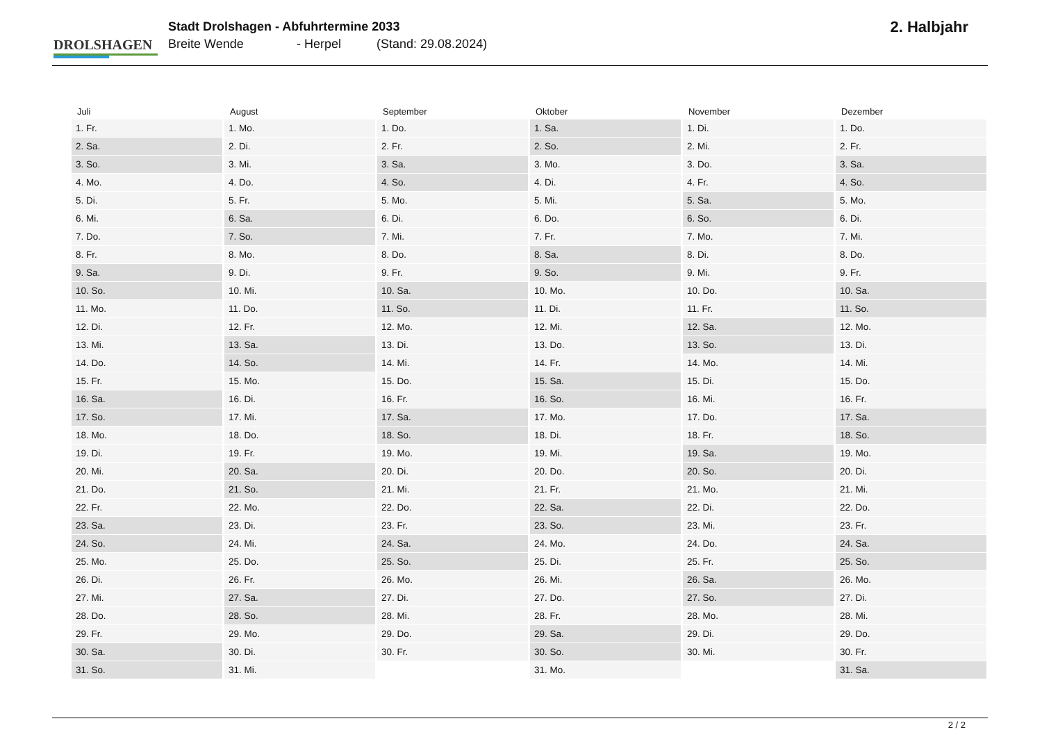DROLSHAGEN
Stadt Drolshagen - Abfuhrtermine 2033
Breite Wende - Herpel (Stand: 29.08.2024)
2. Halbjahr
| Juli | August | September | Oktober | November | Dezember |
| --- | --- | --- | --- | --- | --- |
| 1. Fr. | 1. Mo. | 1. Do. | 1. Sa. | 1. Di. | 1. Do. |
| 2. Sa. | 2. Di. | 2. Fr. | 2. So. | 2. Mi. | 2. Fr. |
| 3. So. | 3. Mi. | 3. Sa. | 3. Mo. | 3. Do. | 3. Sa. |
| 4. Mo. | 4. Do. | 4. So. | 4. Di. | 4. Fr. | 4. So. |
| 5. Di. | 5. Fr. | 5. Mo. | 5. Mi. | 5. Sa. | 5. Mo. |
| 6. Mi. | 6. Sa. | 6. Di. | 6. Do. | 6. So. | 6. Di. |
| 7. Do. | 7. So. | 7. Mi. | 7. Fr. | 7. Mo. | 7. Mi. |
| 8. Fr. | 8. Mo. | 8. Do. | 8. Sa. | 8. Di. | 8. Do. |
| 9. Sa. | 9. Di. | 9. Fr. | 9. So. | 9. Mi. | 9. Fr. |
| 10. So. | 10. Mi. | 10. Sa. | 10. Mo. | 10. Do. | 10. Sa. |
| 11. Mo. | 11. Do. | 11. So. | 11. Di. | 11. Fr. | 11. So. |
| 12. Di. | 12. Fr. | 12. Mo. | 12. Mi. | 12. Sa. | 12. Mo. |
| 13. Mi. | 13. Sa. | 13. Di. | 13. Do. | 13. So. | 13. Di. |
| 14. Do. | 14. So. | 14. Mi. | 14. Fr. | 14. Mo. | 14. Mi. |
| 15. Fr. | 15. Mo. | 15. Do. | 15. Sa. | 15. Di. | 15. Do. |
| 16. Sa. | 16. Di. | 16. Fr. | 16. So. | 16. Mi. | 16. Fr. |
| 17. So. | 17. Mi. | 17. Sa. | 17. Mo. | 17. Do. | 17. Sa. |
| 18. Mo. | 18. Do. | 18. So. | 18. Di. | 18. Fr. | 18. So. |
| 19. Di. | 19. Fr. | 19. Mo. | 19. Mi. | 19. Sa. | 19. Mo. |
| 20. Mi. | 20. Sa. | 20. Di. | 20. Do. | 20. So. | 20. Di. |
| 21. Do. | 21. So. | 21. Mi. | 21. Fr. | 21. Mo. | 21. Mi. |
| 22. Fr. | 22. Mo. | 22. Do. | 22. Sa. | 22. Di. | 22. Do. |
| 23. Sa. | 23. Di. | 23. Fr. | 23. So. | 23. Mi. | 23. Fr. |
| 24. So. | 24. Mi. | 24. Sa. | 24. Mo. | 24. Do. | 24. Sa. |
| 25. Mo. | 25. Do. | 25. So. | 25. Di. | 25. Fr. | 25. So. |
| 26. Di. | 26. Fr. | 26. Mo. | 26. Mi. | 26. Sa. | 26. Mo. |
| 27. Mi. | 27. Sa. | 27. Di. | 27. Do. | 27. So. | 27. Di. |
| 28. Do. | 28. So. | 28. Mi. | 28. Fr. | 28. Mo. | 28. Mi. |
| 29. Fr. | 29. Mo. | 29. Do. | 29. Sa. | 29. Di. | 29. Do. |
| 30. Sa. | 30. Di. | 30. Fr. | 30. So. | 30. Mi. | 30. Fr. |
| 31. So. | 31. Mi. | | 31. Mo. | | 31. Sa. |
2 / 2